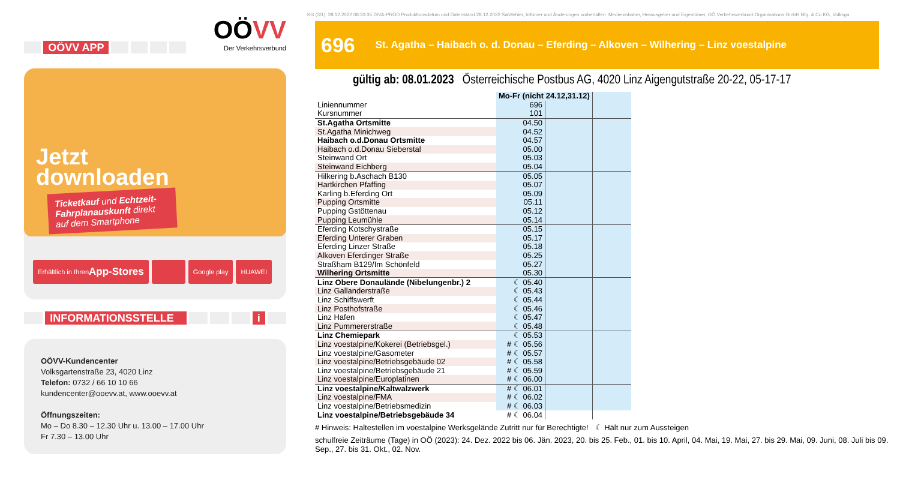OÖVV APP
OÖVV
Der Verkehrsverbund
Jetzt
downloaden
Ticketkauf und Echtzeit-Fahrplanauskunft direkt auf dem Smartphone
Erhältlich in Ihren
App-Stores
Google play HUAWEI
INFORMATIONSSTELLE i
OÖVV-Kundencenter
Volksgartenstraße 23, 4020 Linz
Telefon: 0732 / 66 10 10 66
kundencenter@ooevv.at, www.ooevv.at
Öffnungszeiten:
Mo – Do 8.30 – 12.30 Uhr u. 13.00 – 17.00 Uhr
Fr 7.30 – 13.00 Uhr
KG (3/1): 28.12.2022 08:33:35 DIVA-PROD Produktionsdatum und Datenstand 28.12.2022 Satzfehler, Irrtümer und Änderungen vorbehalten. Medieninhaber, Herausgeber und Eigentümer, OÖ Verkehrsverbund-Organisations GmbH Nfg. & Co KG, Volksga
696 St. Agatha – Haibach o. d. Donau – Eferding – Alkoven – Wilhering – Linz voestalpine
gültig ab: 08.01.2023 Österreichische Postbus AG, 4020 Linz Aigengutstraße 20-22, 05-17-17
| | Mo-Fr (nicht 24.12,31.12) | | |
| Liniennummer | 696 | | |
| Kursnummer | 101 | | |
| St.Agatha Ortsmitte | 04.50 | | |
| St.Agatha Minichweg | 04.52 | | |
| Haibach o.d.Donau Ortsmitte | 04.57 | | |
| Haibach o.d.Donau Sieberstal | 05.00 | | |
| Steinwand Ort | 05.03 | | |
| Steinwand Eichberg | 05.04 | | |
| Hilkering b.Aschach B130 | 05.05 | | |
| Hartkirchen Pfaffing | 05.07 | | |
| Karling b.Eferding Ort | 05.09 | | |
| Pupping Ortsmitte | 05.11 | | |
| Pupping Gstöttenau | 05.12 | | |
| Pupping Leumühle | 05.14 | | |
| Eferding Kotschystraße | 05.15 | | |
| Eferding Unterer Graben | 05.17 | | |
| Eferding Linzer Straße | 05.18 | | |
| Alkoven Eferdinger Straße | 05.25 | | |
| Straßham B129/Im Schönfeld | 05.27 | | |
| Wilhering Ortsmitte | 05.30 | | |
| Linz Obere Donaulände (Nibelungenbr.) 2 | ☾ 05.40 | | |
| Linz Gallanderstraße | ☾ 05.43 | | |
| Linz Schiffswerft | ☾ 05.44 | | |
| Linz Posthofstraße | ☾ 05.46 | | |
| Linz Hafen | ☾ 05.47 | | |
| Linz Pummererstraße | ☾ 05.48 | | |
| Linz Chemiepark | ☾ 05.53 | | |
| Linz voestalpine/Kokerei (Betriebsgel.) | # ☾ 05.56 | | |
| Linz voestalpine/Gasometer | # ☾ 05.57 | | |
| Linz voestalpine/Betriebsgebäude 02 | # ☾ 05.58 | | |
| Linz voestalpine/Betriebsgebäude 21 | # ☾ 05.59 | | |
| Linz voestalpine/Europlatinen | # ☾ 06.00 | | |
| Linz voestalpine/Kaltwalzwerk | # ☾ 06.01 | | |
| Linz voestalpine/FMA | # ☾ 06.02 | | |
| Linz voestalpine/Betriebsmedizin | # ☾ 06.03 | | |
| Linz voestalpine/Betriebsgebäude 34 | # ☾ 06.04 | | |
# Hinweis: Haltestellen im voestalpine Werksgelände Zutritt nur für Berechtigte! ☾ Hält nur zum Aussteigen
schulfreie Zeiträume (Tage) in OÖ (2023): 24. Dez. 2022 bis 06. Jän. 2023, 20. bis 25. Feb., 01. bis 10. April, 04. Mai, 19. Mai, 27. bis 29. Mai, 09. Juni, 08. Juli bis 09. Sep., 27. bis 31. Okt., 02. Nov.